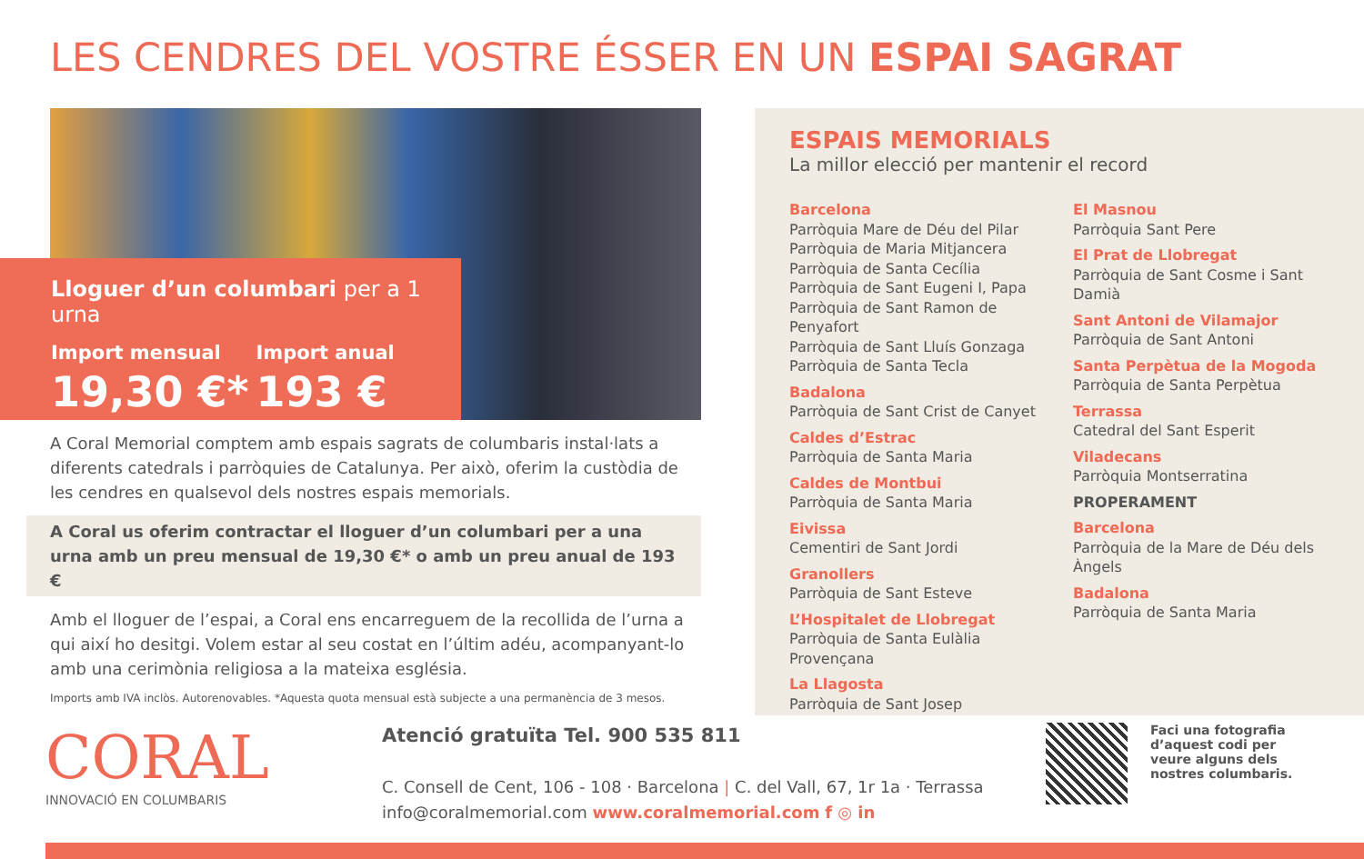LES CENDRES DEL VOSTRE ÉSSER EN UN ESPAI SAGRAT
Lloguer d’un columbari per a 1 urna
Import mensual
19,30 €*
Import anual
193 €
A Coral Memorial comptem amb espais sagrats de columbaris instal·lats a diferents catedrals i parròquies de Catalunya. Per això, oferim la custòdia de les cendres en qualsevol dels nostres espais memorials.
A Coral us oferim contractar el lloguer d’un columbari per a una urna amb un preu mensual de 19,30 €* o amb un preu anual de 193 €
Amb el lloguer de l’espai, a Coral ens encarreguem de la recollida de l’urna a qui així ho desitgi. Volem estar al seu costat en l’últim adéu, acompanyant-lo amb una cerimònia religiosa a la mateixa església.
Imports amb IVA inclòs. Autorenovables. *Aquesta quota mensual està subjecte a una permanència de 3 mesos.
ESPAIS MEMORIALS
La millor elecció per mantenir el record
Barcelona
Parròquia Mare de Déu del Pilar
Parròquia de Maria Mitjancera
Parròquia de Santa Cecília
Parròquia de Sant Eugeni I, Papa
Parròquia de Sant Ramon de Penyafort
Parròquia de Sant Lluís Gonzaga
Parròquia de Santa Tecla
Badalona
Parròquia de Sant Crist de Canyet
Caldes d’Estrac
Parròquia de Santa Maria
Caldes de Montbui
Parròquia de Santa Maria
Eivissa
Cementiri de Sant Jordi
Granollers
Parròquia de Sant Esteve
L’Hospitalet de Llobregat
Parròquia de Santa Eulàlia Provençana
La Llagosta
Parròquia de Sant Josep
El Masnou
Parròquia Sant Pere
El Prat de Llobregat
Parròquia de Sant Cosme i Sant Damià
Sant Antoni de Vilamajor
Parròquia de Sant Antoni
Santa Perpètua de la Mogoda
Parròquia de Santa Perpètua
Terrassa
Catedral del Sant Esperit
Viladecans
Parròquia Montserratina
PROPERAMENT
Barcelona
Parròquia de la Mare de Déu dels Àngels
Badalona
Parròquia de Santa Maria
CORAL
INNOVACIÓ EN COLUMBARIS
Atenció gratuïta Tel. 900 535 811
C. Consell de Cent, 106 - 108 · Barcelona | C. del Vall, 67, 1r 1a · Terrassa
info@coralmemorial.com www.coralmemorial.com f ◎ in
Faci una fotografia d’aquest codi per veure alguns dels nostres columbaris.